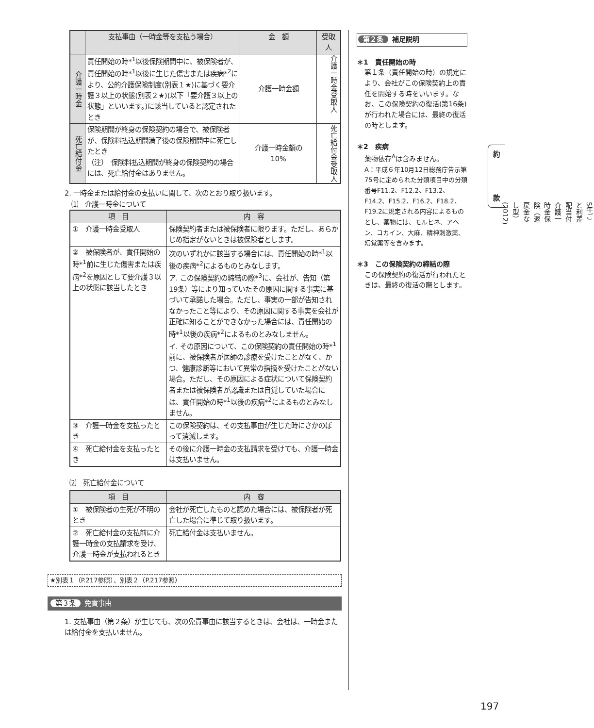| | 支払事由（一時金等を支払う場合） | 金 額 | 受取人 |
| --- | --- | --- | --- |
| 介護一時金 | 責任開始の時*<sup>1</sup>以後保険期間中に、被保険者が、責任開始の時*<sup>1</sup>以後に生じた傷害または疾病*<sup>2</sup>により、公的介護保険制度(別表１★)に基づく要介護３以上の状態(別表２★)(以下「要介護３以上の状態」といいます。)に該当していると認定されたとき | 介護一時金額 | 介護一時金受取人 |
| 死亡給付金 | 保険期間が終身の保険契約の場合で、被保険者が、保険料払込期間満了後の保険期間中に死亡したとき （注） 保険料払込期間が終身の保険契約の場合には、死亡給付金はありません。 | 介護一時金額の 10% | 死亡給付金受取人 |
2. 一時金または給付金の支払いに関して、次のとおり取り扱います。
　⑴　介護一時金について
| 項 目 | 内 容 |
| --- | --- |
| ① 介護一時金受取人 | 保険契約者または被保険者に限ります。ただし、あらかじめ指定がないときは被保険者とします。 |
| ② 被保険者が、責任開始の時*<sup>1</sup>前に生じた傷害または疾病*<sup>2</sup>を原因として要介護３以上の状態に該当したとき | 次のいずれかに該当する場合には、責任開始の時*<sup>1</sup>以後の疾病*<sup>2</sup>によるものとみなします。 ア. この保険契約の締結の際*<sup>3</sup>に、会社が、告知（第19条）等により知っていたその原因に関する事実に基づいて承諾した場合。ただし、事実の一部が告知されなかったこと等により、その原因に関する事実を会社が正確に知ることができなかった場合には、責任開始の時*<sup>1</sup>以後の疾病*<sup>2</sup>によるものとみなしません。 イ. その原因について、この保険契約の責任開始の時*<sup>1</sup>前に、被保険者が医師の診療を受けたことがなく、かつ、健康診断等において異常の指摘を受けたことがない場合。ただし、その原因による症状について保険契約者または被保険者が認識または自覚していた場合には、責任開始の時*<sup>1</sup>以後の疾病*<sup>2</sup>によるものとみなしません。 |
| ③ 介護一時金を支払ったとき | この保険契約は、その支払事由が生じた時にさかのぼって消滅します。 |
| ④ 死亡給付金を支払ったとき | その後に介護一時金の支払請求を受けても、介護一時金は支払いません。 |
⑵　死亡給付金について
| 項 目 | 内 容 |
| --- | --- |
| ① 被保険者の生死が不明のとき | 会社が死亡したものと認めた場合には、被保険者が死亡した場合に準じて取り扱います。 |
| ② 死亡給付金の支払前に介護一時金の支払請求を受け、介護一時金が支払われるとき | 死亡給付金は支払いません。 |
★別表１（P.217参照）、別表２（P.217参照）
第３条 免責事由
1. 支払事由（第２条）が生じても、次の免責事由に該当するときは、会社は、一時金または給付金を支払いません。
第２条 補足説明
＊1　責任開始の時
第１条（責任開始の時）の規定により、会社がこの保険契約上の責任を開始する時をいいます。なお、この保険契約の復活(第16条)が行われた場合には、最終の復活の時とします。
＊2　疾病
薬物依存<sup>A</sup>は含みません。
A：平成６年10月12日総務庁告示第75号に定められた分類項目中の分類番号F11.2、F12.2、F13.2、F14.2、F15.2、F16.2、F18.2、F19.2に規定される内容によるものとし、薬物には、モルヒネ、アヘン、コカイン、大麻、精神刺激薬、幻覚薬等を含みます。
＊3　この保険契約の締結の際
この保険契約の復活が行われたときは、最終の復活の際とします。
約
款
5年ごと利差配当付介護一時金保険（返戻金なし型）(2012)
197